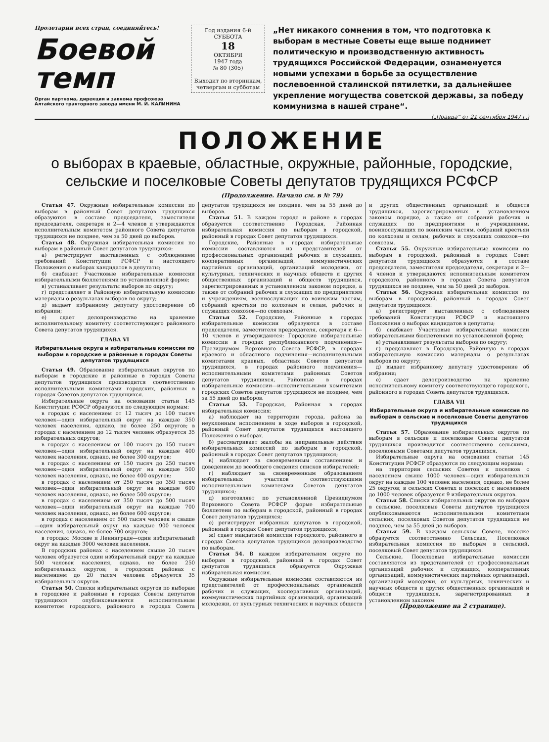Пролетарии всех стран, соединяйтесь!
Боевой темп
Орган парткома, дирекции и завкома профсоюза Алтайского тракторного завода имени М. И. КАЛИНИНА
Год издания 6-й
СУББОТА
18
ОКТЯБРЯ
1947 года
№ 80 (305)
Выходит по вторникам, четвергам и субботам
„Нет никакого сомнения в том, что подготовка к выборам в местные Советы еще выше поднимет политическую и производственную активность трудящихся Российской Федерации, ознаменуется новыми успехами в борьбе за осуществление послевоенной сталинской пятилетки, за дальнейшее укрепление могущества советской державы, за победу коммунизма в нашей стране“.
(„Правда“ от 21 сентября 1947 г.)
ПОЛОЖЕНИЕ
о выборах в краевые, областные, окружные, районные, городские,
сельские и поселковые Советы депутатов трудящихся РСФСР
(Продолжение. Начало см. в № 79)
Статья 47. Окружные избирательные комиссии по выборам в районный Совет депутатов трудящихся образуются в составе председателя, заместителя председателя, секретаря и 2—4 членов и утверждаются исполнительным комитетом районного Совета депутатов трудящихся не позднее, чем за 50 дней до выборов.
Статья 48. Окружная избирательная комиссия по выборам в районный Совет депутатов трудящихся:
а) регистрирует выставленных с соблюдением требований Конституции РСФСР и настоящего Положения о выборах кандидатов в депутаты;
б) снабжает Участковые избирательные комиссии избирательными бюллетенями по установленной форме;
в) устанавливает результаты выборов по округу;
г) представляет в Районную избирательную комиссию материалы о результатах выборов по округу;
д) выдает избранному депутату удостоверение об избрании;
е) сдает делопроизводство на хранение исполнительному комитету соответствующего районного Совета депутатов трудящихся.
ГЛАВА VI
Избирательные округа и избирательные комиссии по выборам в городские и районные в городах Советы депутатов трудящихся
Статья 49. Образование избирательных округов по выборам в городские и районные в городах Советы депутатов трудящихся производится соответственно исполнительными комитетами городских, районных в городах Советов депутатов трудящихся.
Избирательные округа на основании статьи 145 Конституции РСФСР образуются по следующим нормам:
в городах с населением от 12 тысяч до 100 тысяч человек—один избирательный округ на каждые 350 человек населения, однако, не более 250 округов; в городах с населением до 12 тысяч человек образуется 35 избирательных округов;
в городах с населением от 100 тысяч до 150 тысяч человек—один избирательный округ на каждые 400 человек населения, однако, не более 300 округов;
в городах с населением от 150 тысяч до 250 тысяч человек—один избирательный округ на каждые 500 человек населения, однако, не более 400 округов;
в городах с населением от 250 тысяч до 350 тысяч человек—один избирательный округ на каждые 600 человек населения, однако, не более 500 округов;
в городах с населением от 350 тысяч до 500 тысяч человек—один избирательный округ на каждые 700 человек населения, однако, не более 600 округов;
в городах с населением от 500 тысяч человек и свыше—один избирательный округ на каждые 900 человек населения, однако, не более 700 округов;
в городах: Москве и Ленинграде—один избирательный округ на каждые 3000 человек населения.
В городских районах с населением свыше 20 тысяч человек образуется один избирательный округ на каждые 500 человек населения, однако, не более 250 избирательных округов; в городских районах с населением до 20 тысяч человек образуется 35 избирательных округов.
Статья 50. Списки избирательных округов по выборам в городские и районные в городах Советы депутатов трудящихся опубликовываются исполнительным комитетом городского, районного в городах Совета депутатов трудящихся не позднее, чем за 55 дней до выборов.
Статья 51. В каждом городе и районе в городах образуется соответственно Городская, Районная избирательная комиссия по выборам в городской, районный в городах Совет депутатов трудящихся.
Городские, Районные в городах избирательные комиссии составляются из представителей от профессиональных организаций рабочих и служащих, кооперативных организаций, коммунистических партийных организаций, организаций молодежи, от культурных, технических и научных обществ и других общественных организаций и обществ трудящихся, зарегистрированных в установленном законом порядке, а также от собраний рабочих и служащих по предприятиям и учреждениям, военнослужащих по воинским частям, собраний крестьян по колхозам и селам, рабочих и служащих совхозов—по совхозам.
Статья 52. Городские, Районные в городах избирательные комиссии образуются в составе председателя, заместителя председателя, секретаря и 6—10 членов и утверждаются: Городские избирательные комиссии в городах республиканского подчинения—Президиумом Верховного Совета РСФСР, в городах краевого и областного подчинения—исполнительными комитетами краевых, областных Советов депутатов трудящихся, в городах районного подчинения—исполнительными комитетами районных Советов депутатов трудящихся, Районные в городах избирательные комиссии—исполнительными комитетами городских Советов депутатов трудящихся не позднее, чем за 55 дней до выборов.
Статья 53. Городская, Районная в городах избирательная комиссия:
а) наблюдает на территории города, района за неуклонным исполнением в ходе выборов в городской, районный Совет депутатов трудящихся настоящего Положения о выборах.
б) рассматривает жалобы на неправильные действия избирательных комиссий по выборам в городской, районный в городах Совет депутатов трудящихся;
в) наблюдает за своевременным составлением и доведением до всеобщего сведения списков избирателей;
г) наблюдает за своевременным образованием избирательных участков соответствующими исполнительными комитетами Советов депутатов трудящихся;
д) изготовляет по установленной Президиумом Верховного Совета РСФСР форме избирательные бюллетени по выборам в городской, районный в городах Совет депутатов трудящихся;
е) регистрирует избранных депутатов в городской, районный в городах Совет депутатов трудящихся;
ж) сдает мандатной комиссии городского, районного в городах Совета депутатов трудящихся делопроизводство по выборам.
Статья 54. В каждом избирательном округе по выборам в городской, районный в городах Совет депутатов трудящихся образуется Окружная избирательная комиссия.
Окружные избирательные комиссии составляются из представителей от профессиональных организаций рабочих и служащих, кооперативных организаций, коммунистических партийных организаций, организаций молодежи, от культурных технических и научных обществ и других общественных организаций и обществ трудящихся, зарегистрированных в установленном законом порядке, а также от собраний рабочих и служащих по предприятиям и учреждениям, военнослужащих по воинским частям, собраний крестьян по колхозам и селам, рабочих и служащих совхозов—по совхозам.
Статья 55. Окружные избирательные комиссии по выборам в городской, районный в городах Совет депутатов трудящихся образуются в составе председателя, заместителя председателя, секретаря и 2—4 членов и утверждаются исполнительным комитетом городского, районного в городах Совета депутатов трудящихся не позднее, чем за 50 дней до выборов.
Статья 56. Окружная избирательная комиссия по выборам в городской, районный в городах Совет депутатов трудящихся:
а) регистрирует выставленных с соблюдением требований Конституции РСФСР и настоящего Положения о выборах кандидатов в депутаты;
б) снабжает Участковые избирательные комиссии избирательными бюллетенями по установленной форме;
в) устанавливает результаты выборов по округу;
г) представляет в Городскую, Районную в городах избирательную комиссию материалы о результатах выборов по округу;
д) выдает избранному депутату удостоверение об избрании;
е) сдает делопроизводство на хранение исполнительному комитету соответствующего городского, районного в городах Совета депутатов трудящихся.
ГЛАВА VII
Избирательные округа и избирательные комиссии по выборам в сельские и поселковые Советы депутатов трудящихся
Статья 57. Образование избирательных округов по выборам в сельские и поселковые Советы депутатов трудящихся производится соответственно сельскими, поселковыми Советами депутатов трудящихся.
Избирательные округа на основании статьи 145 Конституции РСФСР образуются по следующим нормам:
на территории сельских Советов и поселков с населением свыше 1000 человек—один избирательный округ на каждые 100 человек населения, однако, не более 25 округов; в сельских Советах и поселках с населением до 1000 человек образуется 9 избирательных округов.
Статья 58. Списки избирательных округов по выборам в сельские, поселковые Советы депутатов трудящихся опубликовываются исполнительными комитетами сельских, поселковых Советов депутатов трудящихся не позднее, чем за 55 дней до выборов.
Статья 59. В каждом сельском Совете, поселке образуется соответственно Сельская, Поселковая избирательная комиссия по выборам в сельский, поселковый Совет депутатов трудящихся.
Сельские, Поселковые избирательные комиссии составляются из представителей от профессиональных организаций рабочих и служащих, кооперативных организаций, коммунистических партийных организаций, организаций молодежи, от культурных, технических и научных обществ и других общественных организаций и обществ трудящихся, зарегистрированных в установленном законом
(Продолжение на 2 странице).